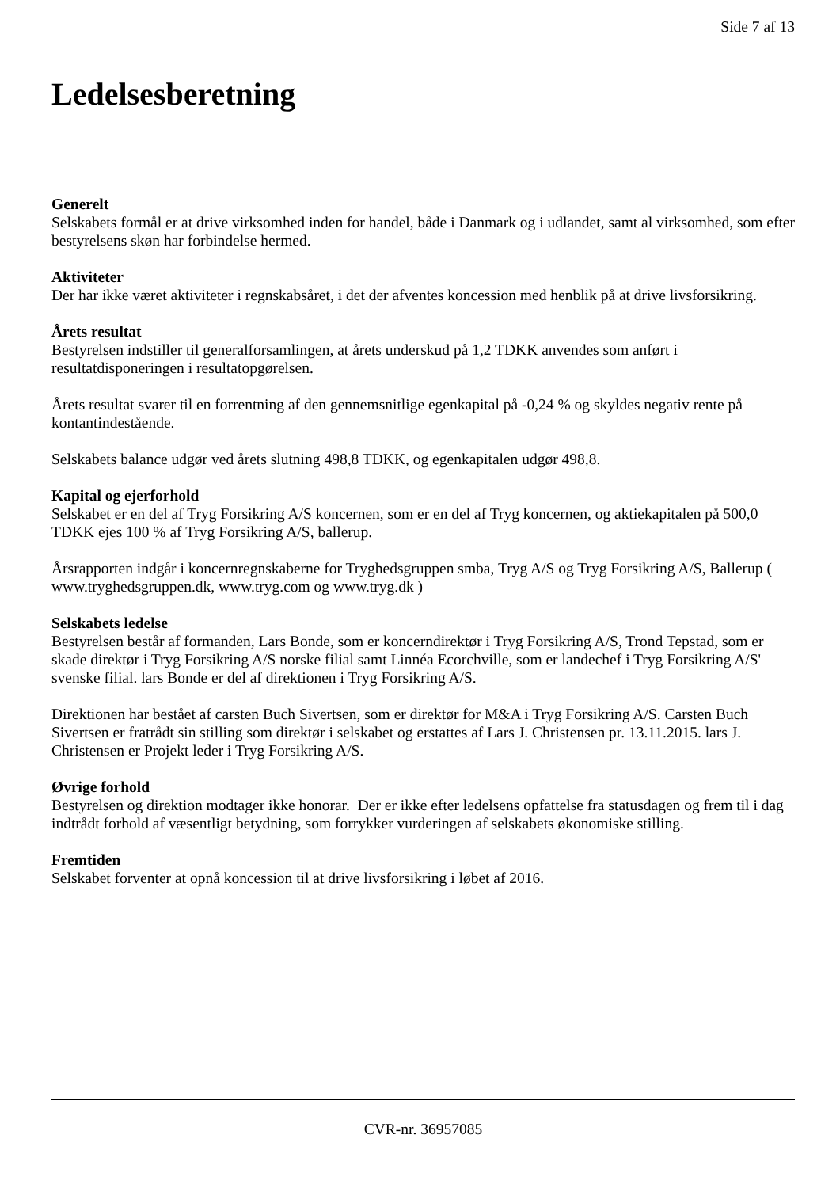Side 7 af 13
Ledelsesberetning
Generelt
Selskabets formål er at drive virksomhed inden for handel, både i Danmark og i udlandet, samt al virksomhed, som efter bestyrelsens skøn har forbindelse hermed.
Aktiviteter
Der har ikke været aktiviteter i regnskabsåret, i det der afventes koncession med henblik på at drive livsforsikring.
Årets resultat
Bestyrelsen indstiller til generalforsamlingen, at årets underskud på 1,2 TDKK anvendes som anført i resultatdisponeringen i resultatopgørelsen.
Årets resultat svarer til en forrentning af den gennemsnitlige egenkapital på -0,24 % og skyldes negativ rente på kontantindestående.
Selskabets balance udgør ved årets slutning 498,8 TDKK, og egenkapitalen udgør 498,8.
Kapital og ejerforhold
Selskabet er en del af Tryg Forsikring A/S koncernen, som er en del af Tryg koncernen, og aktiekapitalen på 500,0 TDKK ejes 100 % af Tryg Forsikring A/S, ballerup.
Årsrapporten indgår i koncernregnskaberne for Tryghedsgruppen smba, Tryg A/S og Tryg Forsikring A/S, Ballerup ( www.tryghedsgruppen.dk, www.tryg.com og www.tryg.dk )
Selskabets ledelse
Bestyrelsen består af formanden, Lars Bonde, som er koncerndirektør i Tryg Forsikring A/S, Trond Tepstad, som er skade direktør i Tryg Forsikring A/S norske filial samt Linnéa Ecorchville, som er landechef i Tryg Forsikring A/S' svenske filial. lars Bonde er del af direktionen i Tryg Forsikring A/S.
Direktionen har bestået af carsten Buch Sivertsen, som er direktør for M&A i Tryg Forsikring A/S. Carsten Buch Sivertsen er fratrådt sin stilling som direktør i selskabet og erstattes af Lars J. Christensen pr. 13.11.2015. lars J. Christensen er Projekt leder i Tryg Forsikring A/S.
Øvrige forhold
Bestyrelsen og direktion modtager ikke honorar. Der er ikke efter ledelsens opfattelse fra statusdagen og frem til i dag indtrådt forhold af væsentligt betydning, som forrykker vurderingen af selskabets økonomiske stilling.
Fremtiden
Selskabet forventer at opnå koncession til at drive livsforsikring i løbet af 2016.
CVR-nr. 36957085